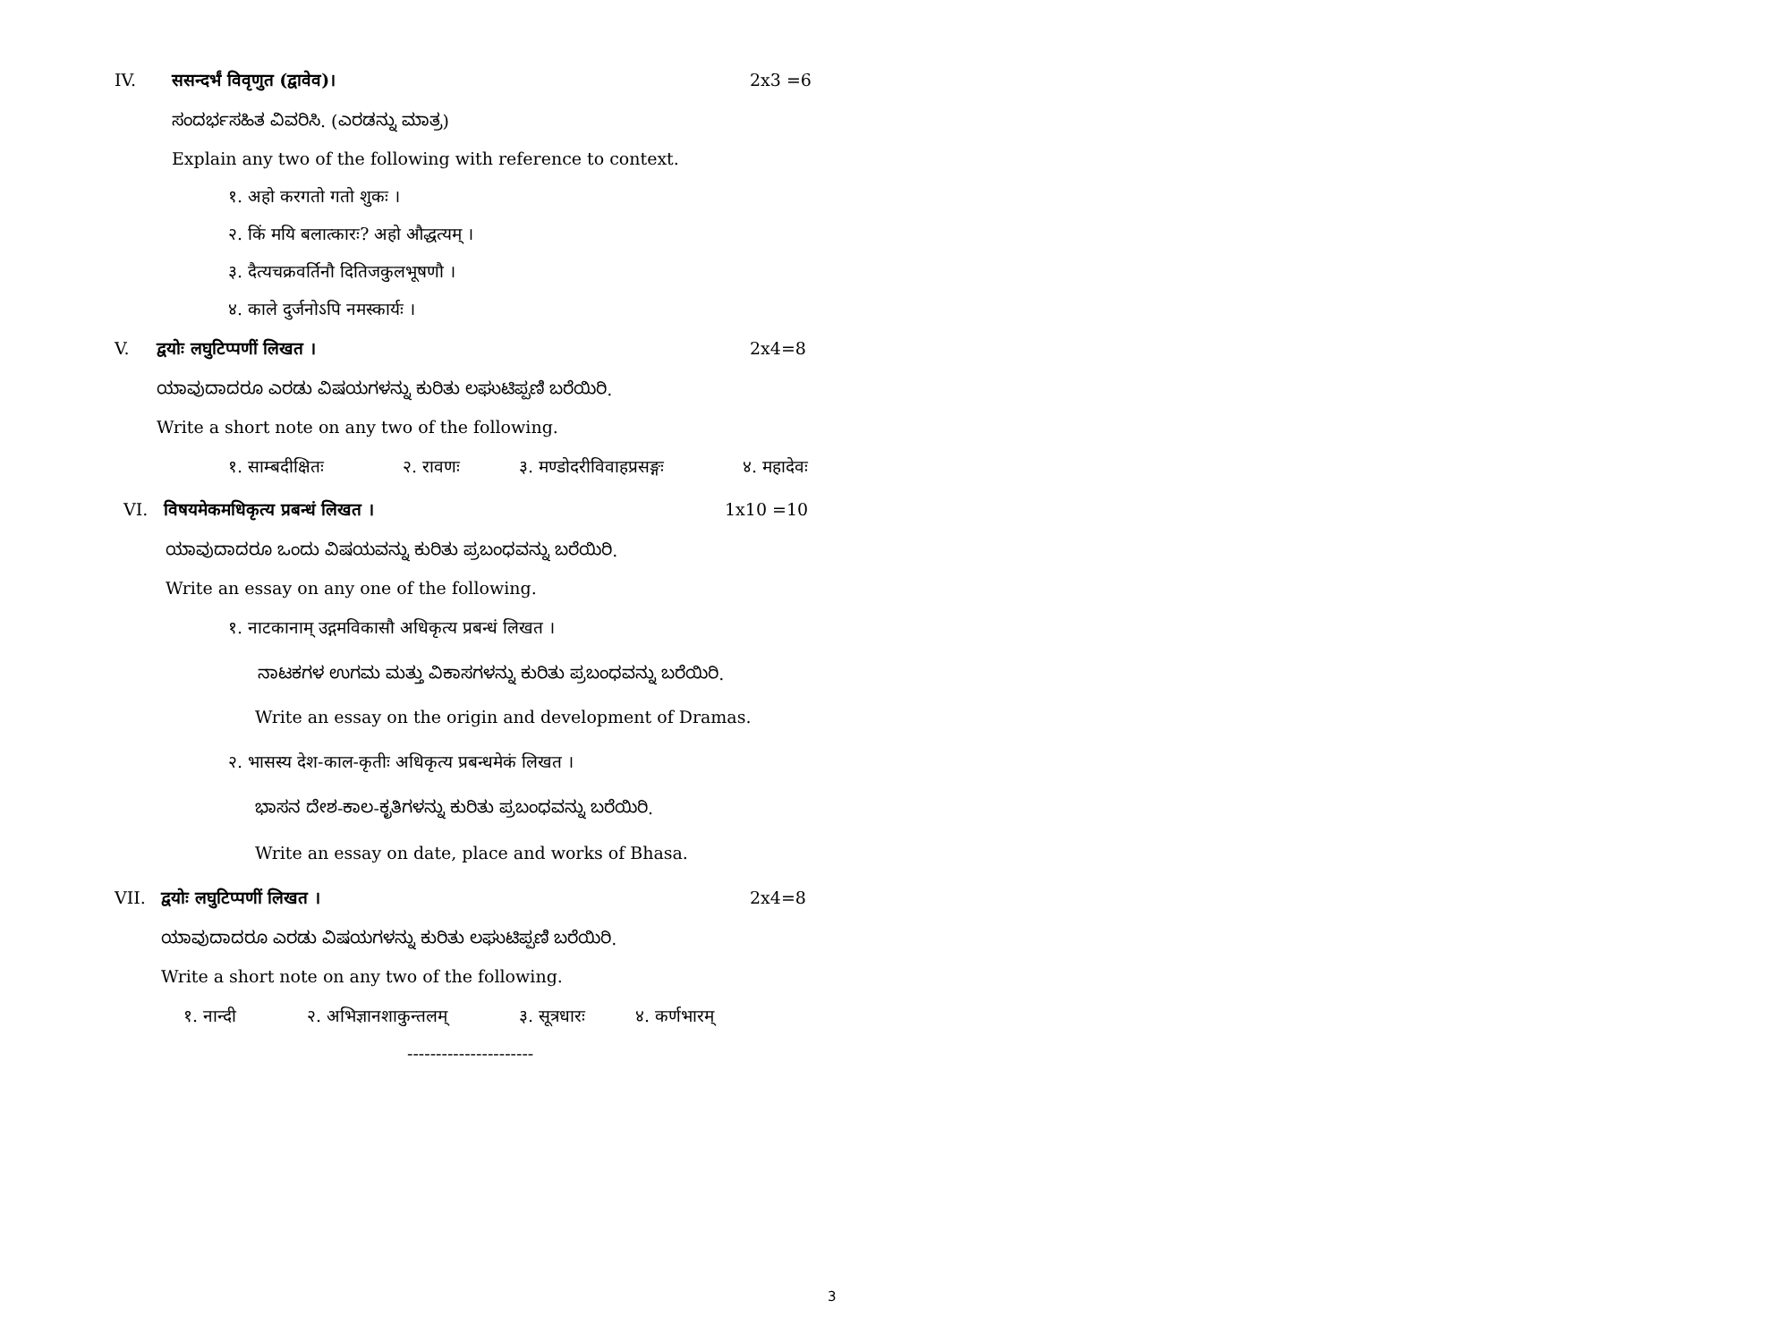IV. ससन्दर्भं विवृणुत (द्वावेव)। 2x3 =6
ಸಂದರ್ಭಸಹಿತ ವಿವರಿಸಿ. (ಎರಡನ್ನು ಮಾತ್ರ)
Explain any two of the following with reference to context.
१. अहो करगतो गतो शुकः ।
२. किं मयि बलात्कारः? अहो औद्धत्यम् ।
३. दैत्यचक्रवर्तिनौ दितिजकुलभूषणौ ।
४. काले दुर्जनोऽपि नमस्कार्यः ।
V. द्वयोः लघुटिप्पणीं लिखत । 2x4=8
ಯಾವುದಾದರೂ ಎರಡು ವಿಷಯಗಳನ್ನು ಕುರಿತು ಲಘುಟಿಪ್ಪಣಿ ಬರೆಯಿರಿ.
Write a short note on any two of the following.
१. साम्बदीक्षितः २. रावणः ३. मण्डोदरीविवाहप्रसङ्गः ४. महादेवः
VI. विषयमेकमधिकृत्य प्रबन्धं लिखत । 1x10 =10
ಯಾವುದಾದರೂ ಒಂದು ವಿಷಯವನ್ನು ಕುರಿತು ಪ್ರಬಂಧವನ್ನು ಬರೆಯಿರಿ.
Write an essay on any one of the following.
१. नाटकानाम् उद्गमविकासौ अधिकृत्य प्रबन्धं लिखत ।
ನಾಟಕಗಳ ಉಗಮ ಮತ್ತು ವಿಕಾಸಗಳನ್ನು ಕುರಿತು ಪ್ರಬಂಧವನ್ನು ಬರೆಯಿರಿ.
Write an essay on the origin and development of Dramas.
२. भासस्य देश-काल-कृतीः अधिकृत्य प्रबन्धमेकं लिखत ।
ಭಾಸನ ದೇಶ-ಕಾಲ-ಕೃತಿಗಳನ್ನು ಕುರಿತು ಪ್ರಬಂಧವನ್ನು ಬರೆಯಿರಿ.
Write an essay on date, place and works of Bhasa.
VII. द्वयोः लघुटिप्पणीं लिखत । 2x4=8
ಯಾವುದಾದರೂ ಎರಡು ವಿಷಯಗಳನ್ನು ಕುರಿತು ಲಘುಟಿಪ್ಪಣಿ ಬರೆಯಿರಿ.
Write a short note on any two of the following.
१. नान्दी २. अभिज्ञानशाकुन्तलम् ३. सूत्रधारः ४. कर्णभारम्
----------------------
3